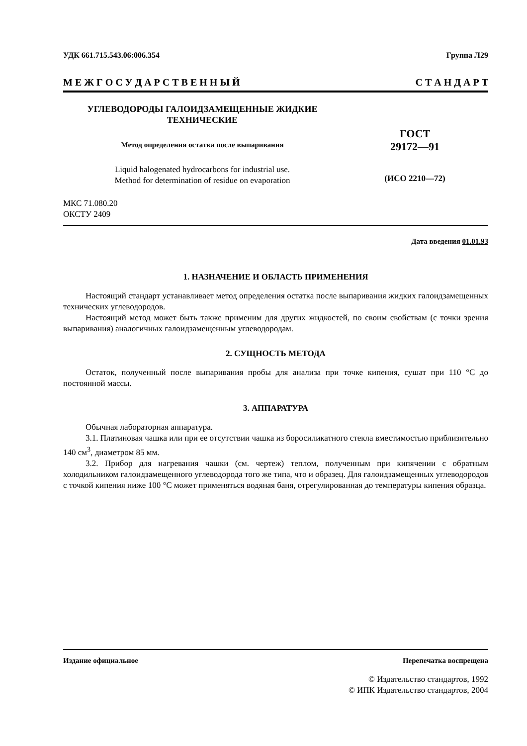УДК 661.715.543.06:006.354 Группа Л29
М Е Ж Г О С У Д А Р С Т В Е Н Н Ы Й С Т А Н Д А Р Т
УГЛЕВОДОРОДЫ ГАЛОИДЗАМЕЩЕННЫЕ ЖИДКИЕ
ТЕХНИЧЕСКИЕ
Метод определения остатка после выпаривания
Liquid halogenated hydrocarbons for industrial use.
Method for determination of residue on evaporation
ГОСТ
29172—91
(ИСО 2210—72)
МКС 71.080.20
ОКСТУ 2409
Дата введения 01.01.93
1. НАЗНАЧЕНИЕ И ОБЛАСТЬ ПРИМЕНЕНИЯ
Настоящий стандарт устанавливает метод определения остатка после выпаривания жидких галоидзамещенных технических углеводородов.
Настоящий метод может быть также применим для других жидкостей, по своим свойствам (с точки зрения выпаривания) аналогичных галоидзамещенным углеводородам.
2. СУЩНОСТЬ МЕТОДА
Остаток, полученный после выпаривания пробы для анализа при точке кипения, сушат при 110 °С до постоянной массы.
3. АППАРАТУРА
Обычная лабораторная аппаратура.
3.1. Платиновая чашка или при ее отсутствии чашка из боросиликатного стекла вместимостью приблизительно 140 см<sup>3</sup>, диаметром 85 мм.
3.2. Прибор для нагревания чашки (см. чертеж) теплом, полученным при кипячении с обратным холодильником галоидзамещенного углеводорода того же типа, что и образец. Для галоидзамещенных углеводородов с точкой кипения ниже 100 °С может применяться водяная баня, отрегулированная до температуры кипения образца.
Издание официальное Перепечатка воспрещена
© Издательство стандартов, 1992
© ИПК Издательство стандартов, 2004